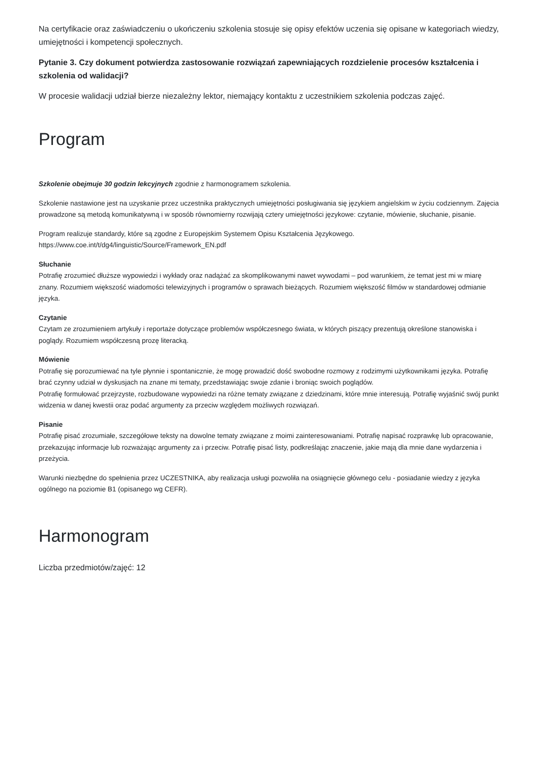Na certyfikacie oraz zaświadczeniu o ukończeniu szkolenia stosuje się opisy efektów uczenia się opisane w kategoriach wiedzy, umiejętności i kompetencji społecznych.
Pytanie 3. Czy dokument potwierdza zastosowanie rozwiązań zapewniających rozdzielenie procesów kształcenia i szkolenia od walidacji?
W procesie walidacji udział bierze niezależny lektor, niemający kontaktu z uczestnikiem szkolenia podczas zajęć.
Program
Szkolenie obejmuje 30 godzin lekcyjnych zgodnie z harmonogramem szkolenia.
Szkolenie nastawione jest na uzyskanie przez uczestnika praktycznych umiejętności posługiwania się językiem angielskim w życiu codziennym. Zajęcia prowadzone są metodą komunikatywną i w sposób równomierny rozwijają cztery umiejętności językowe: czytanie, mówienie, słuchanie, pisanie.
Program realizuje standardy, które są zgodne z Europejskim Systemem Opisu Kształcenia Językowego.
https://www.coe.int/t/dg4/linguistic/Source/Framework_EN.pdf
Słuchanie
Potrafię zrozumieć dłuższe wypowiedzi i wykłady oraz nadążać za skomplikowanymi nawet wywodami – pod warunkiem, że temat jest mi w miarę znany. Rozumiem większość wiadomości telewizyjnych i programów o sprawach bieżących. Rozumiem większość filmów w standardowej odmianie języka.
Czytanie
Czytam ze zrozumieniem artykuły i reportaże dotyczące problemów współczesnego świata, w których piszący prezentują określone stanowiska i poglądy. Rozumiem współczesną prozę literacką.
Mówienie
Potrafię się porozumiewać na tyle płynnie i spontanicznie, że mogę prowadzić dość swobodne rozmowy z rodzimymi użytkownikami języka. Potrafię brać czynny udział w dyskusjach na znane mi tematy, przedstawiając swoje zdanie i broniąc swoich poglądów.
Potrafię formułować przejrzyste, rozbudowane wypowiedzi na różne tematy związane z dziedzinami, które mnie interesują. Potrafię wyjaśnić swój punkt widzenia w danej kwestii oraz podać argumenty za przeciw względem możliwych rozwiązań.
Pisanie
Potrafię pisać zrozumiałe, szczegółowe teksty na dowolne tematy związane z moimi zainteresowaniami. Potrafię napisać rozprawkę lub opracowanie, przekazując informacje lub rozważając argumenty za i przeciw. Potrafię pisać listy, podkreślając znaczenie, jakie mają dla mnie dane wydarzenia i przeżycia.
Warunki niezbędne do spełnienia przez UCZESTNIKA, aby realizacja usługi pozwoliła na osiągnięcie głównego celu - posiadanie wiedzy z języka ogólnego na poziomie B1 (opisanego wg CEFR).
Harmonogram
Liczba przedmiotów/zajęć: 12